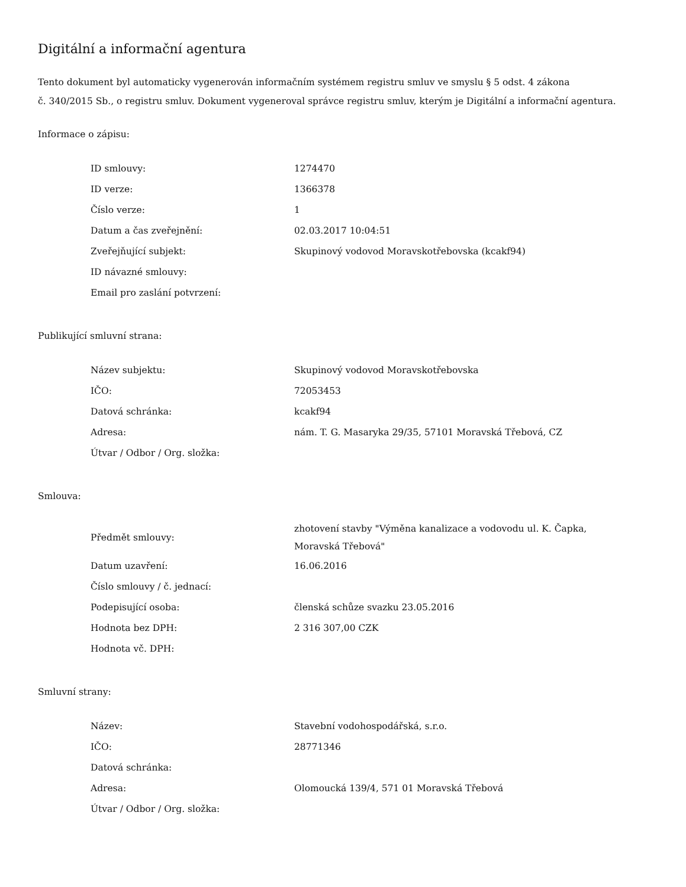Digitální a informační agentura
Tento dokument byl automaticky vygenerován informačním systémem registru smluv ve smyslu § 5 odst. 4 zákona
č. 340/2015 Sb., o registru smluv. Dokument vygeneroval správce registru smluv, kterým je Digitální a informační agentura.
Informace o zápisu:
| ID smlouvy: | 1274470 |
| ID verze: | 1366378 |
| Číslo verze: | 1 |
| Datum a čas zveřejnění: | 02.03.2017 10:04:51 |
| Zveřejňující subjekt: | Skupinový vodovod Moravskotřebovska (kcakf94) |
| ID návazné smlouvy: | |
| Email pro zaslání potvrzení: | |
Publikující smluvní strana:
| Název subjektu: | Skupinový vodovod Moravskotřebovska |
| IČO: | 72053453 |
| Datová schránka: | kcakf94 |
| Adresa: | nám. T. G. Masaryka 29/35, 57101 Moravská Třebová, CZ |
| Útvar / Odbor / Org. složka: | |
Smlouva:
| Předmět smlouvy: | zhotovení stavby "Výměna kanalizace a vodovodu ul. K. Čapka, Moravská Třebová" |
| Datum uzavření: | 16.06.2016 |
| Číslo smlouvy / č. jednací: | |
| Podepisující osoba: | členská schůze svazku 23.05.2016 |
| Hodnota bez DPH: | 2 316 307,00 CZK |
| Hodnota vč. DPH: | |
Smluvní strany:
| Název: | Stavební vodohospodářská, s.r.o. |
| IČO: | 28771346 |
| Datová schránka: | |
| Adresa: | Olomoucká 139/4, 571 01 Moravská Třebová |
| Útvar / Odbor / Org. složka: | |